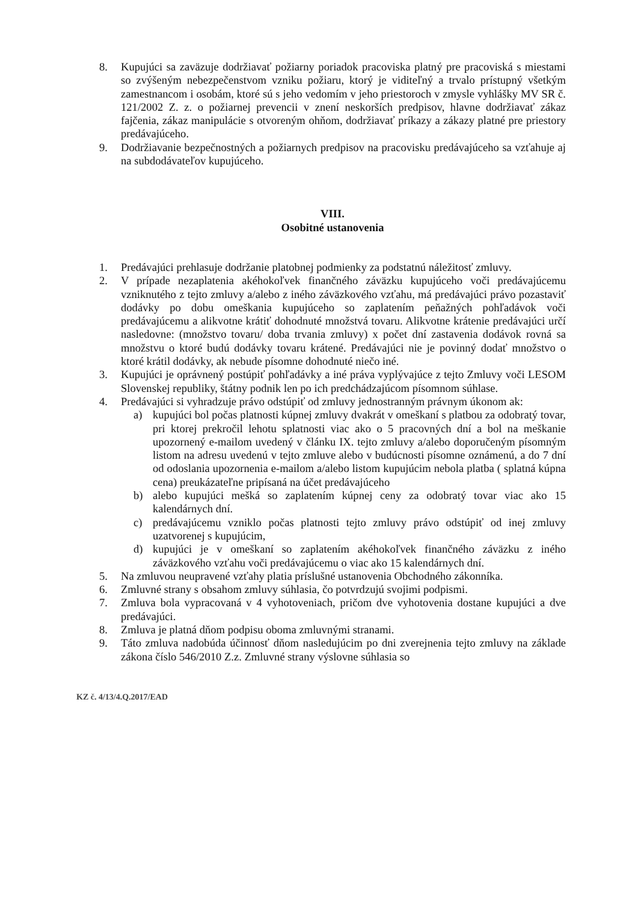8. Kupujúci sa zaväzuje dodržiavať požiarny poriadok pracoviska platný pre pracoviská s miestami so zvýšeným nebezpečenstvom vzniku požiaru, ktorý je viditeľný a trvalo prístupný všetkým zamestnancom i osobám, ktoré sú s jeho vedomím v jeho priestoroch v zmysle vyhlášky MV SR č. 121/2002 Z. z. o požiarnej prevencii v znení neskorších predpisov, hlavne dodržiavať zákaz fajčenia, zákaz manipulácie s otvoreným ohňom, dodržiavať príkazy a zákazy platné pre priestory predávajúceho.
9. Dodržiavanie bezpečnostných a požiarnych predpisov na pracovisku predávajúceho sa vzťahuje aj na subdodávateľov kupujúceho.
VIII.
Osobitné ustanovenia
1. Predávajúci prehlasuje dodržanie platobnej podmienky za podstatnú náležitosť zmluvy.
2. V prípade nezaplatenia akéhokoľvek finančného záväzku kupujúceho voči predávajúcemu vzniknutého z tejto zmluvy a/alebo z iného záväzkového vzťahu, má predávajúci právo pozastaviť dodávky po dobu omeškania kupujúceho so zaplatením peňažných pohľadávok voči predávajúcemu a alikvotne krátiť dohodnuté množstvá tovaru. Alikvotne krátenie predávajúci určí nasledovne: (množstvo tovaru/ doba trvania zmluvy) x počet dní zastavenia dodávok rovná sa množstvu o ktoré budú dodávky tovaru krátené. Predávajúci nie je povinný dodať množstvo o ktoré krátil dodávky, ak nebude písomne dohodnuté niečo iné.
3. Kupujúci je oprávnený postúpiť pohľadávky a iné práva vyplývajúce z tejto Zmluvy voči LESOM Slovenskej republiky, štátny podnik len po ich predchádzajúcom písomnom súhlase.
4. Predávajúci si vyhradzuje právo odstúpiť od zmluvy jednostranným právnym úkonom ak:
a) kupujúci bol počas platnosti kúpnej zmluvy dvakrát v omeškaní s platbou za odobratý tovar, pri ktorej prekročil lehotu splatnosti viac ako o 5 pracovných dní a bol na meškanie upozornený e-mailom uvedený v článku IX. tejto zmluvy a/alebo doporučeným písomným listom na adresu uvedenú v tejto zmluve alebo v budúcnosti písomne oznámenú, a do 7 dní od odoslania upozornenia e-mailom a/alebo listom kupujúcim nebola platba ( splatná kúpna cena) preukázateľne pripísaná na účet predávajúceho
b) alebo kupujúci mešká so zaplatením kúpnej ceny za odobratý tovar viac ako 15 kalendárnych dní.
c) predávajúcemu vzniklo počas platnosti tejto zmluvy právo odstúpiť od inej zmluvy uzatvorenej s kupujúcim,
d) kupujúci je v omeškaní so zaplatením akéhokoľvek finančného záväzku z iného záväzkového vzťahu voči predávajúcemu o viac ako 15 kalendárnych dní.
5. Na zmluvou neupravené vzťahy platia príslušné ustanovenia Obchodného zákonníka.
6. Zmluvné strany s obsahom zmluvy súhlasia, čo potvrdzujú svojimi podpismi.
7. Zmluva bola vypracovaná v 4 vyhotoveniach, pričom dve vyhotovenia dostane kupujúci a dve predávajúci.
8. Zmluva je platná dňom podpisu oboma zmluvnými stranami.
9. Táto zmluva nadobúda účinnosť dňom nasledujúcim po dni zverejnenia tejto zmluvy na základe zákona číslo 546/2010 Z.z. Zmluvné strany výslovne súhlasia so
KZ č. 4/13/4.Q.2017/EAD